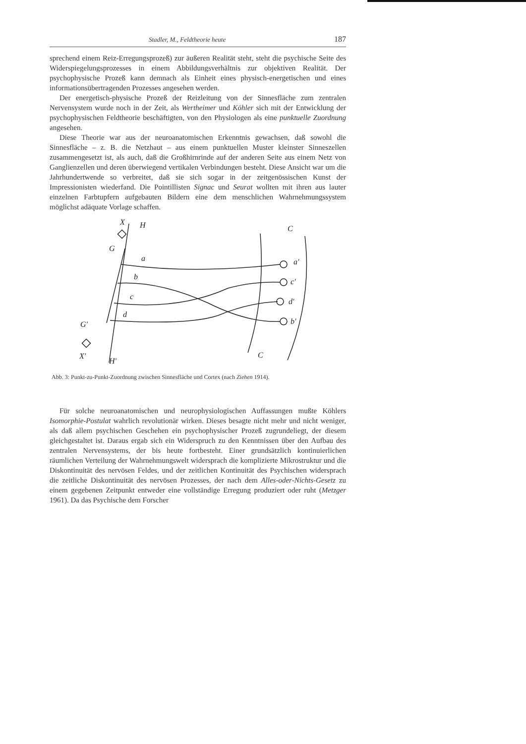Stadler, M., Feldtheorie heute 187
sprechend einem Reiz-Erregungsprozeß) zur äußeren Realität steht, steht die psychische Seite des Widerspiegelungsprozesses in einem Abbildungsverhältnis zur objektiven Realität. Der psychophysische Prozeß kann demnach als Einheit eines physisch-energetischen und eines informationsübertragenden Prozesses angesehen werden.
Der energetisch-physische Prozeß der Reizleitung von der Sinnesfläche zum zentralen Nervensystem wurde noch in der Zeit, als Wertheimer und Köhler sich mit der Entwicklung der psychophysischen Feldtheorie beschäftigten, von den Physiologen als eine punktuelle Zuordnung angesehen.
Diese Theorie war aus der neuroanatomischen Erkenntnis gewachsen, daß sowohl die Sinnesfläche – z. B. die Netzhaut – aus einem punktuellen Muster kleinster Sinneszellen zusammengesetzt ist, als auch, daß die Großhirnrinde auf der anderen Seite aus einem Netz von Ganglienzellen und deren überwiegend vertikalen Verbindungen besteht. Diese Ansicht war um die Jahrhundertwende so verbreitet, daß sie sich sogar in der zeitgenössischen Kunst der Impressionisten wiederfand. Die Pointillisten Signac und Seurat wollten mit ihren aus lauter einzelnen Farbtupfern aufgebauten Bildern eine dem menschlichen Wahrnehmungssystem möglichst adäquate Vorlage schaffen.
X
H
C
G
G'
X'
H'
C
a
b
c
d
a'
c'
d'
b'
Abb. 3: Punkt-zu-Punkt-Zuordnung zwischen Sinnesfläche und Cortex (nach Ziehen 1914).
Für solche neuroanatomischen und neurophysiologischen Auffassungen mußte Köhlers Isomorphie-Postulat wahrlich revolutionär wirken. Dieses besagte nicht mehr und nicht weniger, als daß allem psychischen Geschehen ein psychophysischer Prozeß zugrundeliegt, der diesem gleichgestaltet ist. Daraus ergab sich ein Widerspruch zu den Kenntnissen über den Aufbau des zentralen Nervensystems, der bis heute fortbesteht. Einer grundsätzlich kontinuierlichen räumlichen Verteilung der Wahrnehmungswelt widersprach die komplizierte Mikrostruktur und die Diskontinuität des nervösen Feldes, und der zeitlichen Kontinuität des Psychischen widersprach die zeitliche Diskontinuität des nervösen Prozesses, der nach dem Alles-oder-Nichts-Gesetz zu einem gegebenen Zeitpunkt entweder eine vollständige Erregung produziert oder ruht (Metzger 1961). Da das Psychische dem Forscher